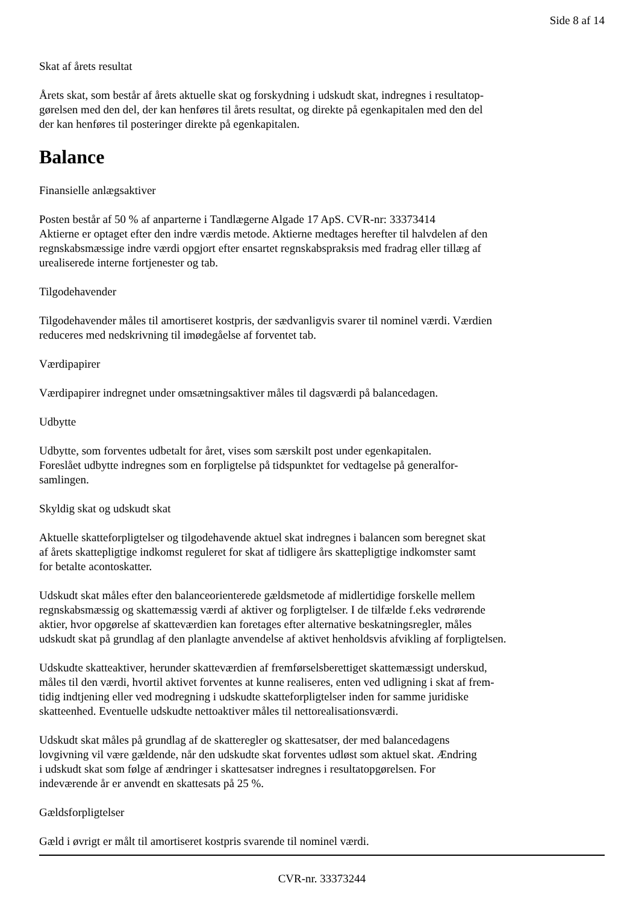Side 8 af 14
Skat af årets resultat
Årets skat, som består af årets aktuelle skat og forskydning i udskudt skat, indregnes i resultatop-
gørelsen med den del, der kan henføres til årets resultat, og direkte på egenkapitalen med den del
der kan henføres til posteringer direkte på egenkapitalen.
Balance
Finansielle anlægsaktiver
Posten består af 50 % af anparterne i Tandlægerne Algade 17 ApS. CVR-nr: 33373414
Aktierne er optaget efter den indre værdis metode. Aktierne medtages herefter til halvdelen af den
regnskabsmæssige indre værdi opgjort efter ensartet regnskabspraksis med fradrag eller tillæg af
urealiserede interne fortjenester og tab.
Tilgodehavender
Tilgodehavender måles til amortiseret kostpris, der sædvanligvis svarer til nominel værdi. Værdien
reduceres med nedskrivning til imødegåelse af forventet tab.
Værdipapirer
Værdipapirer indregnet under omsætningsaktiver måles til dagsværdi på balancedagen.
Udbytte
Udbytte, som forventes udbetalt for året, vises som særskilt post under egenkapitalen.
Foreslået udbytte indregnes som en forpligtelse på tidspunktet for vedtagelse på generalfor-
samlingen.
Skyldig skat og udskudt skat
Aktuelle skatteforpligtelser og tilgodehavende aktuel skat indregnes i balancen som beregnet skat
af årets skattepligtige indkomst reguleret for skat af tidligere års skattepligtige indkomster samt
for betalte acontoskatter.
Udskudt skat måles efter den balanceorienterede gældsmetode af midlertidige forskelle mellem
regnskabsmæssig og skattemæssig værdi af aktiver og forpligtelser. I de tilfælde f.eks vedrørende
aktier, hvor opgørelse af skatteværdien kan foretages efter alternative beskatningsregler, måles
udskudt skat på grundlag af den planlagte anvendelse af aktivet henholdsvis afvikling af forpligtelsen.
Udskudte skatteaktiver, herunder skatteværdien af fremførselsberettiget skattemæssigt underskud,
måles til den værdi, hvortil aktivet forventes at kunne realiseres, enten ved udligning i skat af frem-
tidig indtjening eller ved modregning i udskudte skatteforpligtelser inden for samme juridiske
skatteenhed. Eventuelle udskudte nettoaktiver måles til nettorealisationsværdi.
Udskudt skat måles på grundlag af de skatteregler og skattesatser, der med balancedagens
lovgivning vil være gældende, når den udskudte skat forventes udløst som aktuel skat. Ændring
i udskudt skat som følge af ændringer i skattesatser indregnes i resultatopgørelsen. For
indeværende år er anvendt en skattesats på 25 %.
Gældsforpligtelser
Gæld i øvrigt er målt til amortiseret kostpris svarende til nominel værdi.
CVR-nr. 33373244